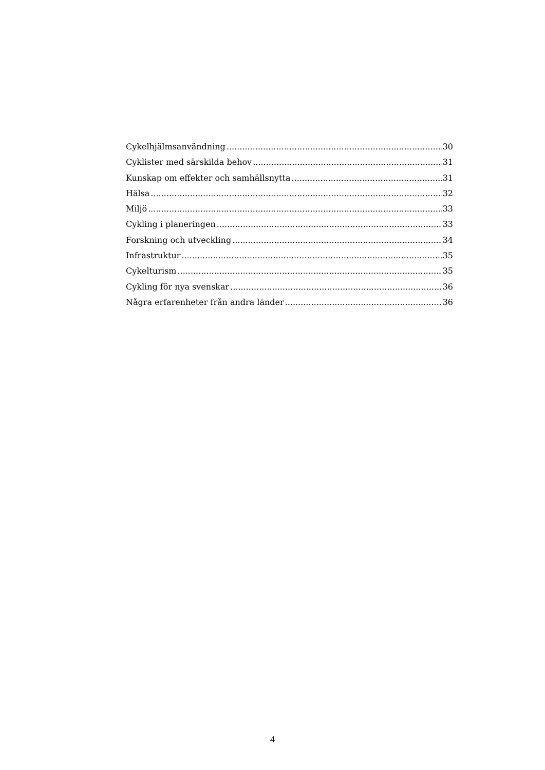Cykelhjälmsanvändning 30
Cyklister med särskilda behov 31
Kunskap om effekter och samhällsnytta 31
Hälsa 32
Miljö 33
Cykling i planeringen 33
Forskning och utveckling 34
Infrastruktur 35
Cykelturism 35
Cykling för nya svenskar 36
Några erfarenheter från andra länder 36
4